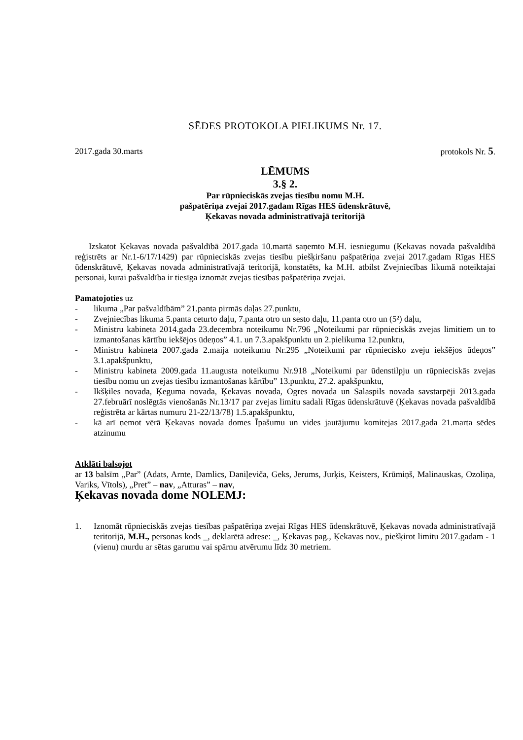SĒDES PROTOKOLA PIELIKUMS Nr. 17.
2017.gada 30.marts protokols Nr. 5.
LĒMUMS
3.§ 2.
Par rūpnieciskās zvejas tiesību nomu M.H.
pašpatēriņa zvejai 2017.gadam Rīgas HES ūdenskrātuvē,
Ķekavas novada administratīvajā teritorijā
Izskatot Ķekavas novada pašvaldībā 2017.gada 10.martā saņemto M.H. iesniegumu (Ķekavas novada pašvaldībā reģistrēts ar Nr.1-6/17/1429) par rūpnieciskās zvejas tiesību piešķiršanu pašpatēriņa zvejai 2017.gadam Rīgas HES ūdenskrātuvē, Ķekavas novada administratīvajā teritorijā, konstatēts, ka M.H. atbilst Zvejniecības likumā noteiktajai personai, kurai pašvaldība ir tiesīga iznomāt zvejas tiesības pašpatēriņa zvejai.
Pamatojoties uz
- likuma „Par pašvaldībām” 21.panta pirmās daļas 27.punktu,
- Zvejniecības likuma 5.panta ceturto daļu, 7.panta otro un sesto daļu, 11.panta otro un (5²) daļu,
- Ministru kabineta 2014.gada 23.decembra noteikumu Nr.796 „Noteikumi par rūpnieciskās zvejas limitiem un to izmantošanas kārtību iekšējos ūdeņos” 4.1. un 7.3.apakšpunktu un 2.pielikuma 12.punktu,
- Ministru kabineta 2007.gada 2.maija noteikumu Nr.295 „Noteikumi par rūpniecisko zveju iekšējos ūdeņos” 3.1.apakšpunktu,
- Ministru kabineta 2009.gada 11.augusta noteikumu Nr.918 „Noteikumi par ūdenstilpju un rūpnieciskās zvejas tiesību nomu un zvejas tiesību izmantošanas kārtību” 13.punktu, 27.2. apakšpunktu,
- Ikšķiles novada, Ķeguma novada, Ķekavas novada, Ogres novada un Salaspils novada savstarpēji 2013.gada 27.februārī noslēgtās vienošanās Nr.13/17 par zvejas limitu sadali Rīgas ūdenskrātuvē (Ķekavas novada pašvaldībā reģistrēta ar kārtas numuru 21-22/13/78) 1.5.apakšpunktu,
- kā arī ņemot vērā Ķekavas novada domes Īpašumu un vides jautājumu komitejas 2017.gada 21.marta sēdes atzinumu
Atklāti balsojot
ar 13 balsīm „Par” (Adats, Arnte, Damlics, Daniļeviča, Geks, Jerums, Jurķis, Keisters, Krūmiņš, Malinauskas, Ozoliņa, Variks, Vītols), „Pret” – nav, „Atturas” – nav,
Ķekavas novada dome NOLEMJ:
1. Iznomāt rūpnieciskās zvejas tiesības pašpatēriņa zvejai Rīgas HES ūdenskrātuvē, Ķekavas novada administratīvajā teritorijā, M.H., personas kods _, deklarētā adrese: _, Ķekavas pag., Ķekavas nov., piešķirot limitu 2017.gadam - 1 (vienu) murdu ar sētas garumu vai spārnu atvērumu līdz 30 metriem.